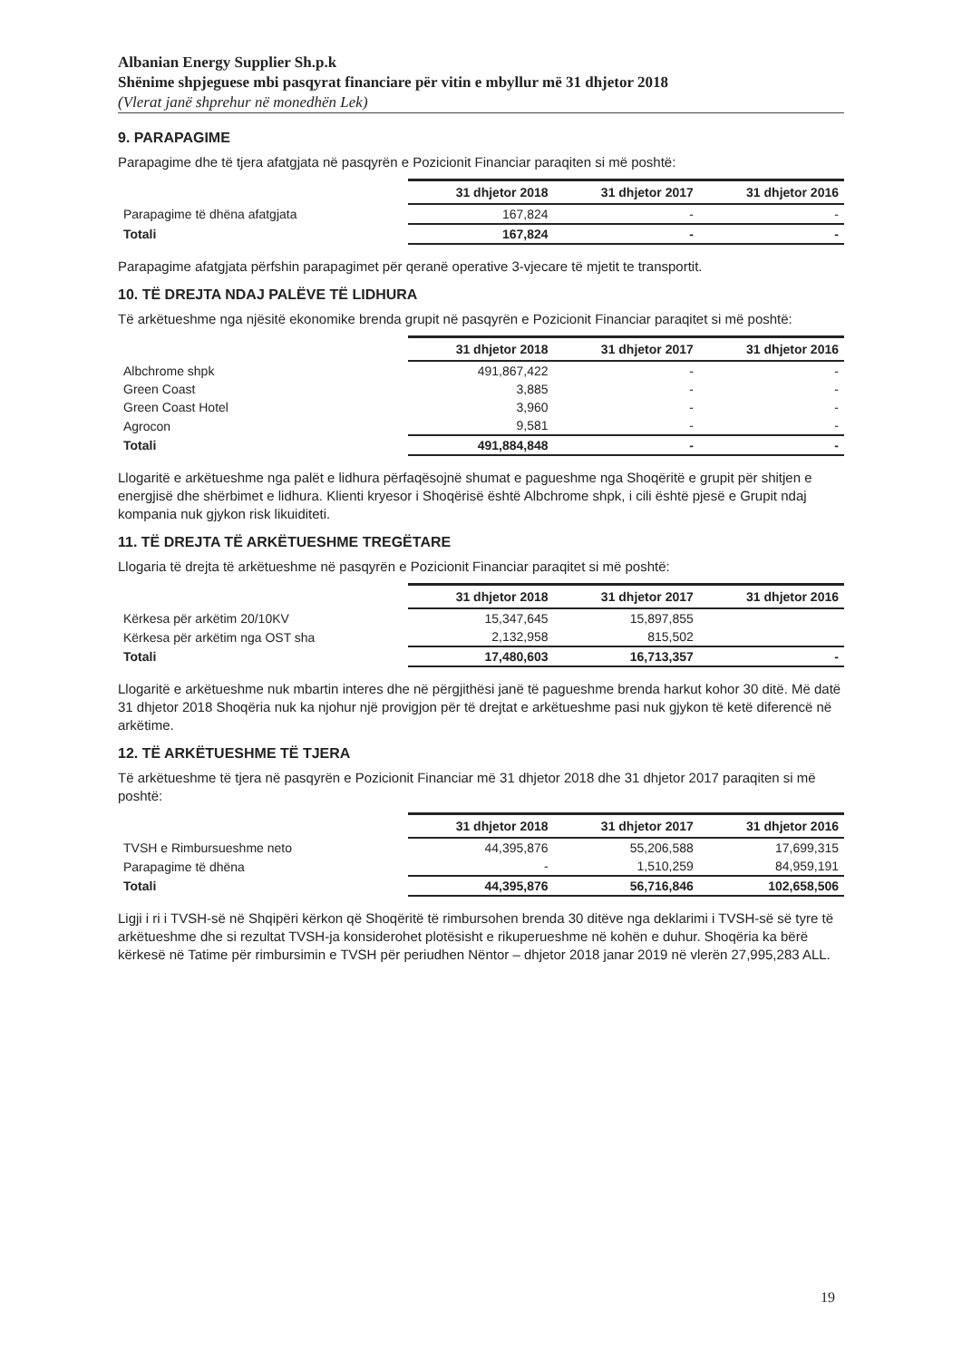Albanian Energy Supplier Sh.p.k
Shënime shpjeguese mbi pasqyrat financiare për vitin e mbyllur më 31 dhjetor 2018
(Vlerat janë shprehur në monedhën Lek)
9. PARAPAGIME
Parapagime dhe të tjera afatgjata në pasqyrën e Pozicionit Financiar paraqiten si më poshtë:
| | 31 dhjetor 2018 | 31 dhjetor 2017 | 31 dhjetor 2016 |
| --- | --- | --- | --- |
| Parapagime të dhëna afatgjata | 167,824 | - | - |
| Totali | 167,824 | - | - |
Parapagime afatgjata përfshin parapagimet për qeranë operative 3-vjecare të mjetit te transportit.
10. TË DREJTA NDAJ PALËVE TË LIDHURA
Të arkëtueshme nga njësitë ekonomike brenda grupit në pasqyrën e Pozicionit Financiar paraqitet si më poshtë:
| | 31 dhjetor 2018 | 31 dhjetor 2017 | 31 dhjetor 2016 |
| --- | --- | --- | --- |
| Albchrome shpk | 491,867,422 | - | - |
| Green Coast | 3,885 | - | - |
| Green Coast Hotel | 3,960 | - | - |
| Agrocon | 9,581 | - | - |
| Totali | 491,884,848 | - | - |
Llogaritë e arkëtueshme nga palët e lidhura përfaqësojnë shumat e pagueshme nga Shoqëritë e grupit për shitjen e energjisë dhe shërbimet e lidhura. Klienti kryesor i Shoqërisë është Albchrome shpk, i cili është pjesë e Grupit ndaj kompania nuk gjykon risk likuiditeti.
11. TË DREJTA TË ARKËTUESHME TREGËTARE
Llogaria të drejta të arkëtueshme në pasqyrën e Pozicionit Financiar paraqitet si më poshtë:
| | 31 dhjetor 2018 | 31 dhjetor 2017 | 31 dhjetor 2016 |
| --- | --- | --- | --- |
| Kërkesa për arkëtim 20/10KV | 15,347,645 | 15,897,855 | |
| Kërkesa për arkëtim nga OST sha | 2,132,958 | 815,502 | |
| Totali | 17,480,603 | 16,713,357 | - |
Llogaritë e arkëtueshme nuk mbartin interes dhe në përgjithësi janë të pagueshme brenda harkut kohor 30 ditë. Më datë 31 dhjetor 2018 Shoqëria nuk ka njohur një provigjon për të drejtat e arkëtueshme pasi nuk gjykon të ketë diferencë në arkëtime.
12. TË ARKËTUESHME TË TJERA
Të arkëtueshme të tjera në pasqyrën e Pozicionit Financiar më 31 dhjetor 2018 dhe 31 dhjetor 2017 paraqiten si më poshtë:
| | 31 dhjetor 2018 | 31 dhjetor 2017 | 31 dhjetor 2016 |
| --- | --- | --- | --- |
| TVSH e Rimbursueshme neto | 44,395,876 | 55,206,588 | 17,699,315 |
| Parapagime të dhëna | - | 1,510,259 | 84,959,191 |
| Totali | 44,395,876 | 56,716,846 | 102,658,506 |
Ligji i ri i TVSH-së në Shqipëri kërkon që Shoqëritë të rimbursohen brenda 30 ditëve nga deklarimi i TVSH-së së tyre të arkëtueshme dhe si rezultat TVSH-ja konsiderohet plotësisht e rikuperueshme në kohën e duhur. Shoqëria ka bërë kërkesë në Tatime për rimbursimin e TVSH për periudhen Nëntor – dhjetor 2018 janar 2019 në vlerën 27,995,283 ALL.
19